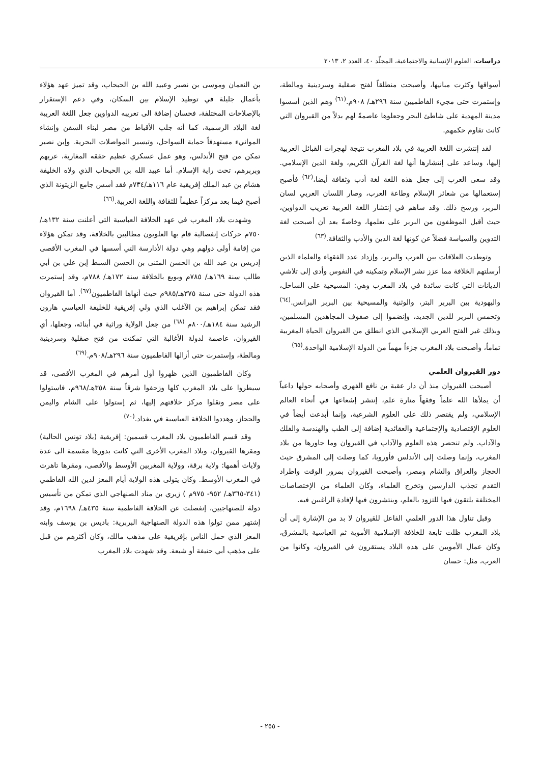دراسات، العلوم الإنسانية والاجتماعية، المجلّد ٤٠، العدد ٢، ٢٠١٣
أسواقها وكثرت مبانيها، وأصبحت منطلقاً لفتح صقلية وسردينية ومالطة، وإستمرت حتى مجيء الفاطميين سنة ٢٩٦هـ/ ٩٠٨م.<sup>(٦١)</sup> وهم الذين أسسوا مدينة المهدية على شاطئ البحر وجعلوها عاصمةً لهم بدلاً من القيروان التي كانت تقاوم حكمهم.
لقد إنتشرت اللغة العربية في بلاد المغرب نتيجة لهجرات القبائل العربية إليها، وساعد على إنتشارها أنها لغة القرآن الكريم، ولغة الدين الإسلامي. وقد سعى العرب إلى جعل هذه اللغة لغة أدب وثقافة أيضا،<sup>(٦٢)</sup> فأصبح إستعمالها من شعائر الإسلام وطاعة العرب، وصار اللسان العربي لسان البربر، ورسخ ذلك. وقد ساهم في إنتشار اللغة العربية تعريب الدواوين، حيث أقبل الموظفون من البربر على تعلمها، وخاصةً بعد أن أصبحت لغة التدوين والسياسة فضلاً عن كونها لغة الدين والأدب والثقافة.<sup>(٦٣)</sup>
وتوطدت العلاقات بين العرب والبربر، وإزداد عدد الفقهاء والعلماء الذين أرسلتهم الخلافة مما عزز نشر الإسلام وتمكينه في النفوس وأدى إلى تلاشي الديانات التي كانت سائدة في بلاد المغرب وهي: المسيحية على الساحل، واليهودية بين البربر البتر، والوثنية والمسيحية بين البربر البرانس.<sup>(٦٤)</sup> وتحمس البربر للدين الجديد، وإنضموا إلى صفوف المجاهدين المسلمين، وبذلك غير الفتح العربي الإسلامي الذي انطلق من القيروان الحياة المغربية تماماً، وأصبحت بلاد المغرب جزءاً مهماً من الدولة الإسلامية الواحدة.<sup>(٦٥)</sup>
دور القيروان العلمي
أصبحت القيروان منذ أن دار عقبة بن نافع الفهري وأصحابه حولها داعياً أن يملأها الله علماً وفقهاً منارة علم، إنتشر إشعاعها في أنحاء العالم الإسلامي، ولم يقتصر ذلك على العلوم الشرعية، وإنما أبدعت أيضاً في العلوم الإقتصادية والإجتماعية والعقائدية إضافة إلى الطب والهندسة والفلك والآداب. ولم تنحصر هذه العلوم والآداب في القيروان وما جاورها من بلاد المغرب، وإنما وصلت إلى الأندلس فأوروبا، كما وصلت إلى المشرق حيث الحجاز والعراق والشام ومصر، وأصبحت القيروان بمرور الوقت واطراد التقدم تجذب الدارسين وتخرج العلماء، وكان العلماء من الإختصاصات المختلفة يلتقون فيها للتزود بالعلم، وينتشرون فيها لإفادة الراغبين فيه.
وقبل تناول هذا الدور العلمي الفاعل للقيروان لا بد من الإشارة إلى أن بلاد المغرب ظلت تابعة للخلافة الإسلامية الأموية ثم العباسية بالمشرق، وكان عمال الأمويين على هذه البلاد يستقرون في القيروان، وكانوا من العرب، مثل: حسان
بن النعمان وموسى بن نصير وعبيد الله بن الحبحاب، وقد تميز عهد هؤلاء بأعمال جليلة في توطيد الإسلام بين السكان، وفي دعم الإستقرار بالإصلاحات المختلفة، فحسان إضافة الى تعريبه الدواوين جعل اللغة العربية لغة البلاد الرسمية، كما أنه جلب الأقباط من مصر لبناء السفن وإنشاء الموانيء مستهدفاً حماية السواحل، وتيسير المواصلات البحرية. وإبن نصير تمكن من فتح الأندلس، وهو عمل عسكري عظيم حققه المغاربة، عربهم وبربرهم، تحت راية الإسلام. أما عبيد الله بن الحبحاب الذي ولاه الخليفة هشام بن عبد الملك إفريقية عام ١١٦هـ/٧٣٤م فقد أسس جامع الزيتونة الذي أصبح فيما بعد مركزاً عظيماً للثقافة واللغة العربية.<sup>(٦٦)</sup>
وشهدت بلاد المغرب في عهد الخلافة العباسية التي أعلنت سنة ١٣٢هـ/ ٧٥٠م حركات إنفصالية قام بها العلويون مطالبين بالخلافة، وقد تمكن هؤلاء من إقامة أولى دولهم وهي دولة الأدارسة التي أسسها في المغرب الأقصى إدريس بن عبد الله بن الحسن المثنى بن الحسن السبط إبن علي بن أبي طالب سنة ١٦٩هـ/ ٧٨٥م وبويع بالخلافة سنة ١٧٢هـ/ ٧٨٨م، وقد إستمرت هذه الدولة حتى سنة ٣٧٥هـ/٩٨٥م حيث أنهاها الفاطميون<sup>(٦٧)</sup>. أما القيروان فقد تمكن إبراهيم بن الآغلب الذي ولي إفريقية للخليفة العباسي هارون الرشيد سنة ١٨٤هـ/٨٠٠م <sup>(٦٨)</sup> من جعل الولاية وراثية في أبنائه، وجعلها، أي القيروان، عاصمة لدولة الأغالبة التي تمكنت من فتح صقلية وسردينية ومالطة، وإستمرت حتى أزالها الفاطميون سنة ٢٩٦هـ/٩٠٨م.<sup>(٦٩)</sup>
وكان الفاطميون الذين ظهروا أول أمرهم في المغرب الأقصى، قد سيطروا على بلاد المغرب كلها وزحفوا شرقاً سنة ٣٥٨هـ/٩٦٨م، فاستولوا على مصر ونقلوا مركز خلافتهم إليها، ثم إستولوا على الشام واليمن والحجاز، وهددوا الخلافة العباسية في بغداد.<sup>(٧٠)</sup>
وقد قسم الفاطميون بلاد المغرب قسمين: إفريقية (بلاد تونس الحالية) ومقرها القيروان، وبلاد المغرب الأخرى التي كانت بدورها مقسمة الى عدة ولايات أهمها: ولاية برقة، وولاية المغربين الأوسط والأقصى، ومقرها تاهرت في المغرب الأوسط. وكان يتولى هذه الولاية أيام المعز لدين الله الفاطمي (٣٤١-٣٦٥هـ/ ٩٥٢- ٩٧٥م ) زيري بن مناد الصنهاجي الذي تمكن من تأسيس دولة للصنهاجيين، إنفصلت عن الخلافة الفاطمية سنة ٤٣٥هـ/ ١٦٩٨م، وقد إشتهر ممن تولوا هذه الدولة الصنهاجية البربرية: باديس بن يوسف وابنه المعز الذي حمل الناس بإفريقية على مذهب مالك، وكان أكثرهم من قبل على مذهب أبي حنيفة أو شيعة. وقد شهدت بلاد المغرب
- ٢٥٥ -